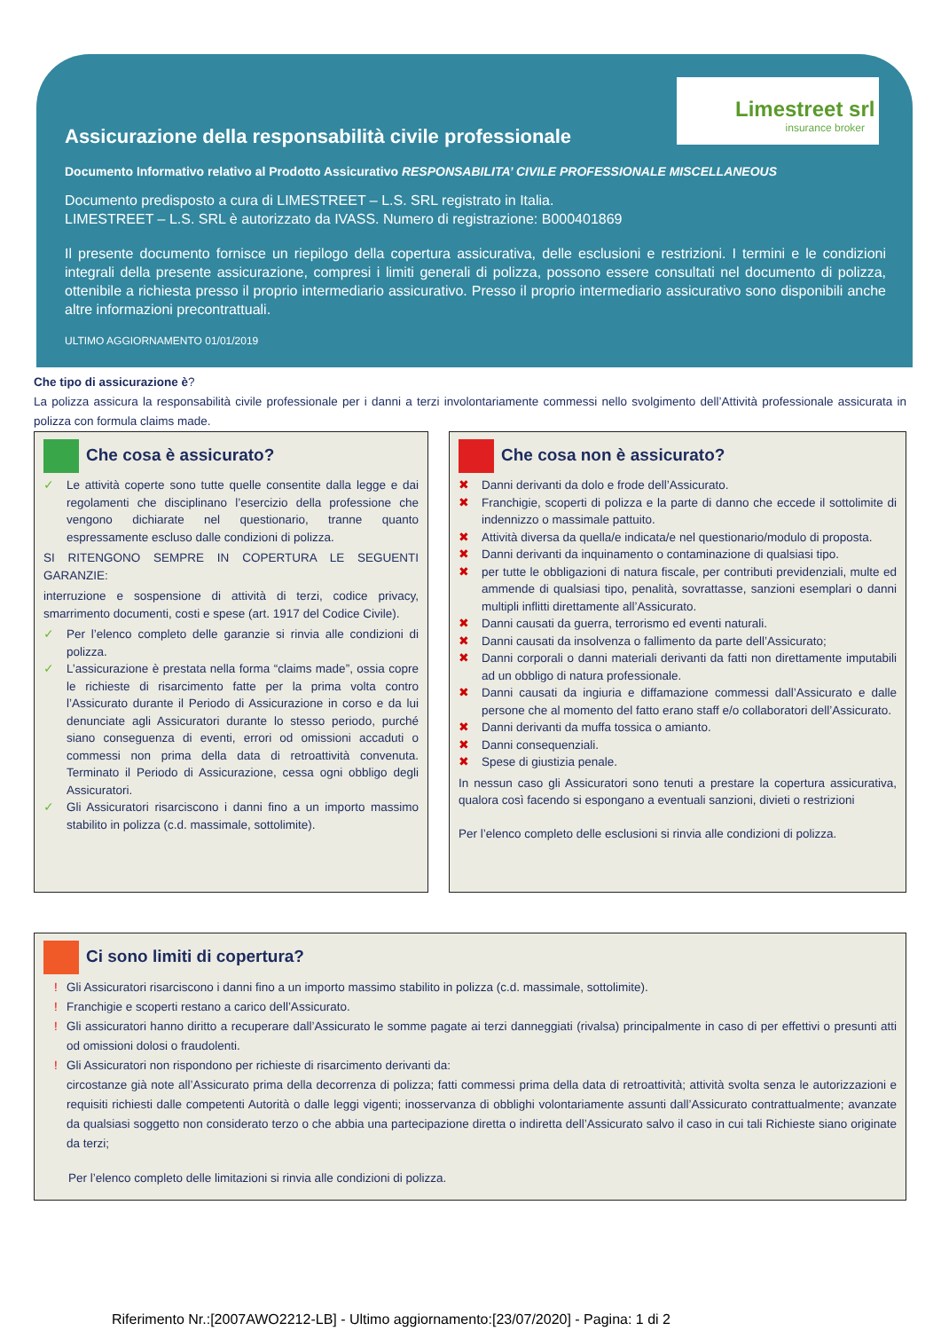Limestreet srl
insurance broker
Assicurazione della responsabilità civile professionale
Documento Informativo relativo al Prodotto Assicurativo RESPONSABILITA’ CIVILE PROFESSIONALE MISCELLANEOUS
Documento predisposto a cura di LIMESTREET – L.S. SRL registrato in Italia.
LIMESTREET – L.S. SRL è autorizzato da IVASS. Numero di registrazione: B000401869
Il presente documento fornisce un riepilogo della copertura assicurativa, delle esclusioni e restrizioni. I termini e le condizioni integrali della presente assicurazione, compresi i limiti generali di polizza, possono essere consultati nel documento di polizza, ottenibile a richiesta presso il proprio intermediario assicurativo. Presso il proprio intermediario assicurativo sono disponibili anche altre informazioni precontrattuali.
ULTIMO AGGIORNAMENTO 01/01/2019
Che tipo di assicurazione è?
La polizza assicura la responsabilità civile professionale per i danni a terzi involontariamente commessi nello svolgimento dell’Attività professionale assicurata in polizza con formula claims made.
Che cosa è assicurato?
✓ Le attività coperte sono tutte quelle consentite dalla legge e dai regolamenti che disciplinano l’esercizio della professione che vengono dichiarate nel questionario, tranne quanto espressamente escluso dalle condizioni di polizza.
SI RITENGONO SEMPRE IN COPERTURA LE SEGUENTI GARANZIE:
interruzione e sospensione di attività di terzi, codice privacy, smarrimento documenti, costi e spese (art. 1917 del Codice Civile).
✓ Per l’elenco completo delle garanzie si rinvia alle condizioni di polizza.
✓ L’assicurazione è prestata nella forma “claims made”, ossia copre le richieste di risarcimento fatte per la prima volta contro l’Assicurato durante il Periodo di Assicurazione in corso e da lui denunciate agli Assicuratori durante lo stesso periodo, purché siano conseguenza di eventi, errori od omissioni accaduti o commessi non prima della data di retroattività convenuta. Terminato il Periodo di Assicurazione, cessa ogni obbligo degli Assicuratori.
✓ Gli Assicuratori risarciscono i danni fino a un importo massimo stabilito in polizza (c.d. massimale, sottolimite).
Che cosa non è assicurato?
✖ Danni derivanti da dolo e frode dell’Assicurato.
✖ Franchigie, scoperti di polizza e la parte di danno che eccede il sottolimite di indennizzo o massimale pattuito.
✖ Attività diversa da quella/e indicata/e nel questionario/modulo di proposta.
✖ Danni derivanti da inquinamento o contaminazione di qualsiasi tipo.
✖ per tutte le obbligazioni di natura fiscale, per contributi previdenziali, multe ed ammende di qualsiasi tipo, penalità, sovrattasse, sanzioni esemplari o danni multipli inflitti direttamente all’Assicurato.
✖ Danni causati da guerra, terrorismo ed eventi naturali.
✖ Danni causati da insolvenza o fallimento da parte dell’Assicurato;
✖ Danni corporali o danni materiali derivanti da fatti non direttamente imputabili ad un obbligo di natura professionale.
✖ Danni causati da ingiuria e diffamazione commessi dall’Assicurato e dalle persone che al momento del fatto erano staff e/o collaboratori dell’Assicurato.
✖ Danni derivanti da muffa tossica o amianto.
✖ Danni consequenziali.
✖ Spese di giustizia penale.
In nessun caso gli Assicuratori sono tenuti a prestare la copertura assicurativa, qualora così facendo si espongano a eventuali sanzioni, divieti o restrizioni
Per l’elenco completo delle esclusioni si rinvia alle condizioni di polizza.
Ci sono limiti di copertura?
! Gli Assicuratori risarciscono i danni fino a un importo massimo stabilito in polizza (c.d. massimale, sottolimite).
! Franchigie e scoperti restano a carico dell’Assicurato.
! Gli assicuratori hanno diritto a recuperare dall’Assicurato le somme pagate ai terzi danneggiati (rivalsa) principalmente in caso di per effettivi o presunti atti od omissioni dolosi o fraudolenti.
! Gli Assicuratori non rispondono per richieste di risarcimento derivanti da:
circostanze già note all’Assicurato prima della decorrenza di polizza; fatti commessi prima della data di retroattività; attività svolta senza le autorizzazioni e requisiti richiesti dalle competenti Autorità o dalle leggi vigenti; inosservanza di obblighi volontariamente assunti dall’Assicurato contrattualmente; avanzate da qualsiasi soggetto non considerato terzo o che abbia una partecipazione diretta o indiretta dell’Assicurato salvo il caso in cui tali Richieste siano originate da terzi;
Per l’elenco completo delle limitazioni si rinvia alle condizioni di polizza.
Riferimento Nr.:[2007AWO2212-LB] - Ultimo aggiornamento:[23/07/2020] - Pagina: 1 di 2